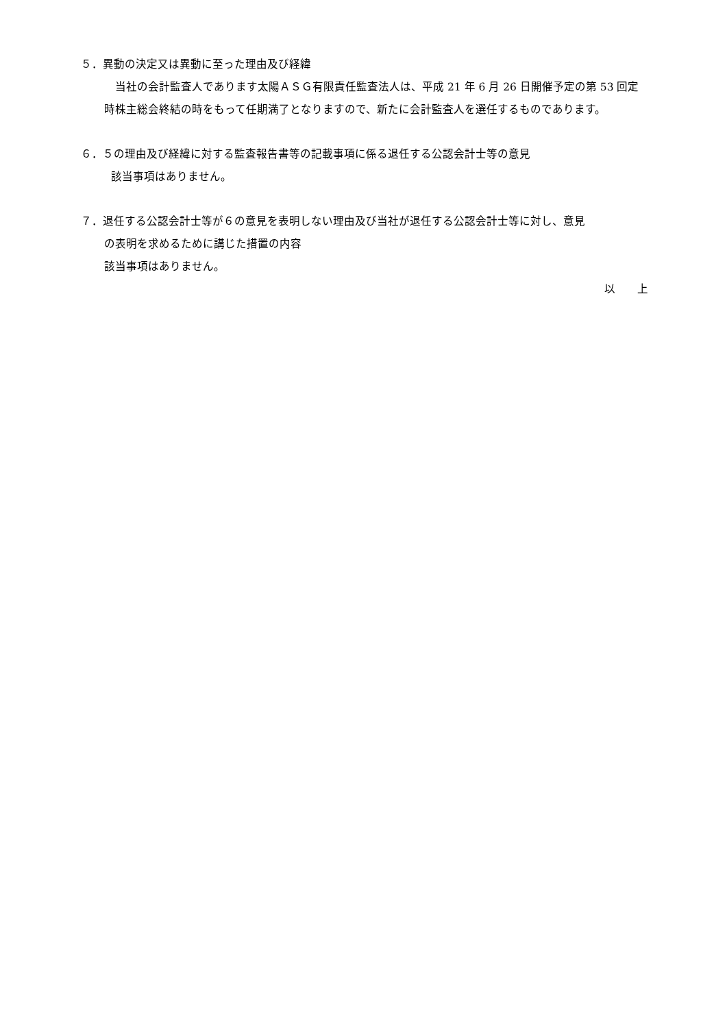５．異動の決定又は異動に至った理由及び経緯
　当社の会計監査人であります太陽ＡＳＧ有限責任監査法人は、平成 21 年 6 月 26 日開催予定の第 53 回定時株主総会終結の時をもって任期満了となりますので、新たに会計監査人を選任するものであります。
６．５の理由及び経緯に対する監査報告書等の記載事項に係る退任する公認会計士等の意見
該当事項はありません。
７．退任する公認会計士等が６の意見を表明しない理由及び当社が退任する公認会計士等に対し、意見
の表明を求めるために講じた措置の内容
該当事項はありません。
以　　上